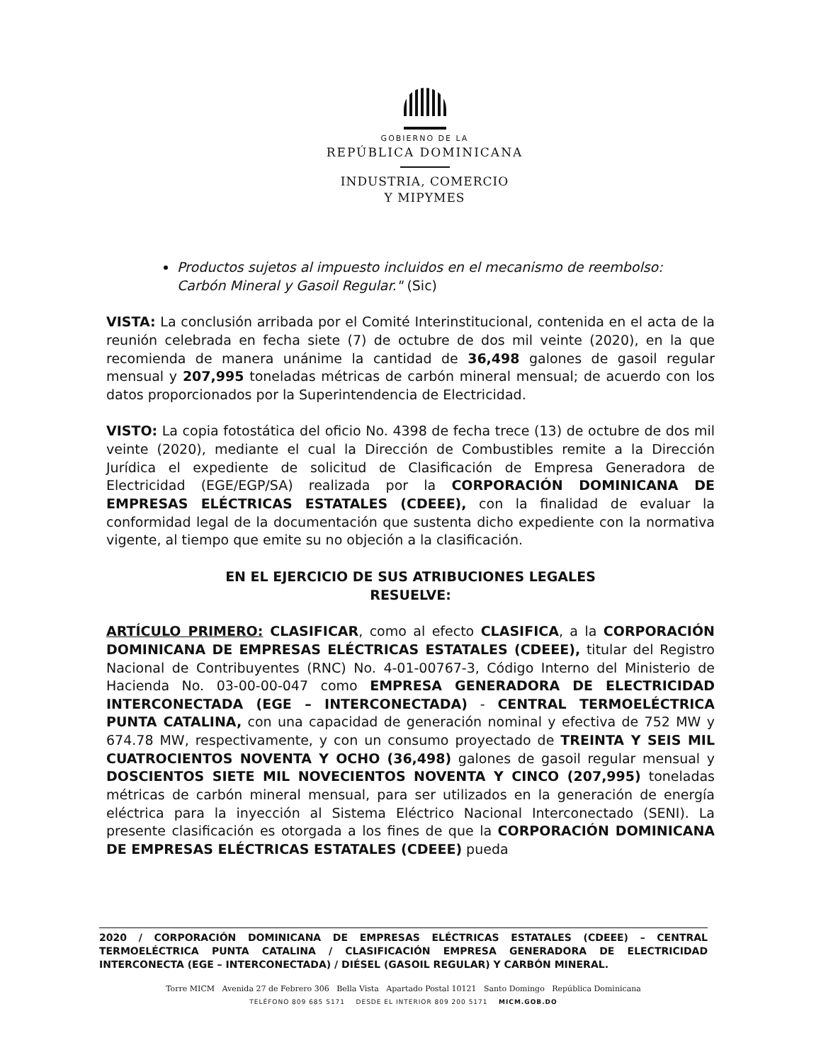GOBIERNO DE LA
REPÚBLICA DOMINICANA
INDUSTRIA, COMERCIO
Y MIPYMES
Productos sujetos al impuesto incluidos en el mecanismo de reembolso: Carbón Mineral y Gasoil Regular." (Sic)
VISTA: La conclusión arribada por el Comité Interinstitucional, contenida en el acta de la reunión celebrada en fecha siete (7) de octubre de dos mil veinte (2020), en la que recomienda de manera unánime la cantidad de 36,498 galones de gasoil regular mensual y 207,995 toneladas métricas de carbón mineral mensual; de acuerdo con los datos proporcionados por la Superintendencia de Electricidad.
VISTO: La copia fotostática del oficio No. 4398 de fecha trece (13) de octubre de dos mil veinte (2020), mediante el cual la Dirección de Combustibles remite a la Dirección Jurídica el expediente de solicitud de Clasificación de Empresa Generadora de Electricidad (EGE/EGP/SA) realizada por la CORPORACIÓN DOMINICANA DE EMPRESAS ELÉCTRICAS ESTATALES (CDEEE), con la finalidad de evaluar la conformidad legal de la documentación que sustenta dicho expediente con la normativa vigente, al tiempo que emite su no objeción a la clasificación.
EN EL EJERCICIO DE SUS ATRIBUCIONES LEGALES
RESUELVE:
ARTÍCULO PRIMERO: CLASIFICAR, como al efecto CLASIFICA, a la CORPORACIÓN DOMINICANA DE EMPRESAS ELÉCTRICAS ESTATALES (CDEEE), titular del Registro Nacional de Contribuyentes (RNC) No. 4-01-00767-3, Código Interno del Ministerio de Hacienda No. 03-00-00-047 como EMPRESA GENERADORA DE ELECTRICIDAD INTERCONECTADA (EGE – INTERCONECTADA) - CENTRAL TERMOELÉCTRICA PUNTA CATALINA, con una capacidad de generación nominal y efectiva de 752 MW y 674.78 MW, respectivamente, y con un consumo proyectado de TREINTA Y SEIS MIL CUATROCIENTOS NOVENTA Y OCHO (36,498) galones de gasoil regular mensual y DOSCIENTOS SIETE MIL NOVECIENTOS NOVENTA Y CINCO (207,995) toneladas métricas de carbón mineral mensual, para ser utilizados en la generación de energía eléctrica para la inyección al Sistema Eléctrico Nacional Interconectado (SENI). La presente clasificación es otorgada a los fines de que la CORPORACIÓN DOMINICANA DE EMPRESAS ELÉCTRICAS ESTATALES (CDEEE) pueda
2020 / CORPORACIÓN DOMINICANA DE EMPRESAS ELÉCTRICAS ESTATALES (CDEEE) – CENTRAL TERMOELÉCTRICA PUNTA CATALINA / CLASIFICACIÓN EMPRESA GENERADORA DE ELECTRICIDAD INTERCONECTA (EGE – INTERCONECTADA) / DIÉSEL (GASOIL REGULAR) Y CARBÓN MINERAL.
Torre MICM Avenida 27 de Febrero 306 Bella Vista Apartado Postal 10121 Santo Domingo República Dominicana
TELÉFONO 809 685 5171 DESDE EL INTERIOR 809 200 5171 MICM.GOB.DO